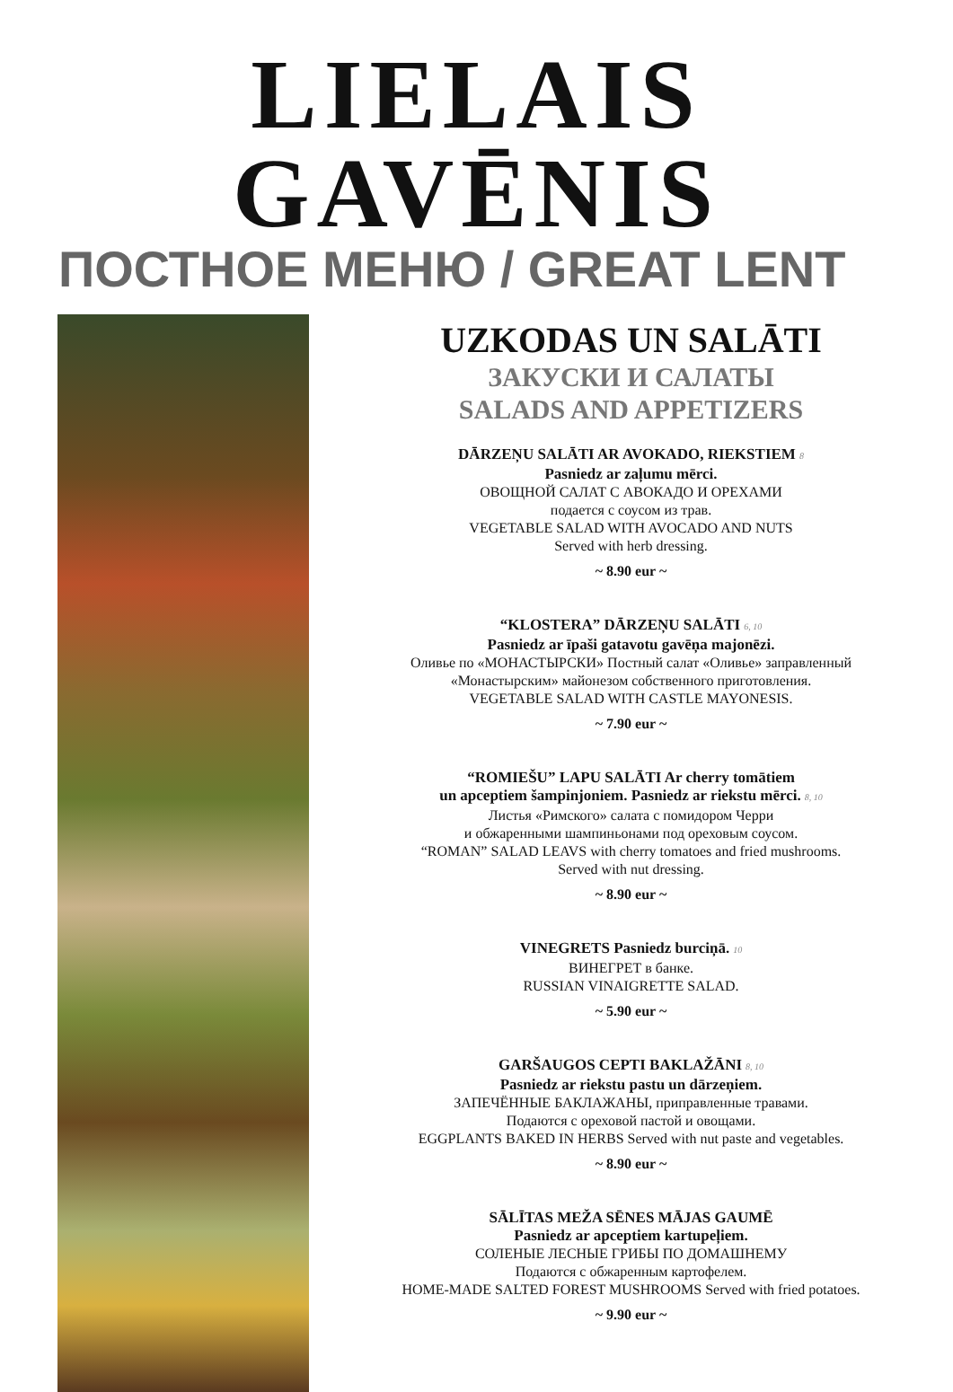LIELAIS GAVĒNIS
ПОСТНОЕ МЕНЮ / GREAT LENT
UZKODAS UN SALĀTI
ЗАКУСКИ И САЛАТЫ
SALADS AND APPETIZERS
DĀRZEŅU SALĀTI AR AVOKADO, RIEKSTIEM 8
Pasniedz ar zaļumu mērci.
ОВОЩНОЙ САЛАТ С АВОКАДО И ОРЕХАМИ
подается с соусом из трав.
VEGETABLE SALAD WITH AVOCADO AND NUTS
Served with herb dressing.
~ 8.90 eur ~
“KLOSTERA” DĀRZEŅU SALĀTI 6, 10
Pasniedz ar īpaši gatavotu gavēņa majonēzi.
Оливье по «МОНАСТЫРСКИ» Постный салат «Оливье» заправленный
«Монастырским» майонезом собственного приготовления.
VEGETABLE SALAD WITH CASTLE MAYONESIS.
~ 7.90 eur ~
“ROMIEŠU” LAPU SALĀTI Ar cherry tomātiem
un apceptiem šampinjoniem. Pasniedz ar riekstu mērci. 8, 10
Листья «Римского» салата с помидором Черри
и обжаренными шампиньонами под ореховым соусом.
“ROMAN” SALAD LEAVS with cherry tomatoes and fried mushrooms.
Served with nut dressing.
~ 8.90 eur ~
VINEGRETS Pasniedz burciņā. 10
ВИНЕГРЕТ в банке.
RUSSIAN VINAIGRETTE SALAD.
~ 5.90 eur ~
GARŠAUGOS CEPTI BAKLAŽĀNI 8, 10
Pasniedz ar riekstu pastu un dārzeņiem.
ЗАПЕЧЁННЫЕ БАКЛАЖАНЫ, приправленные травами.
Подаются с ореховой пастой и овощами.
EGGPLANTS BAKED IN HERBS Served with nut paste and vegetables.
~ 8.90 eur ~
SĀLĪTAS MEŽA SĒNES MĀJAS GAUMĒ
Pasniedz ar apceptiem kartupeļiem.
СОЛЕНЫЕ ЛЕСНЫЕ ГРИБЫ ПО ДОМАШНЕМУ
Подаются с обжаренным картофелем.
HOME-MADE SALTED FOREST MUSHROOMS Served with fried potatoes.
~ 9.90 eur ~